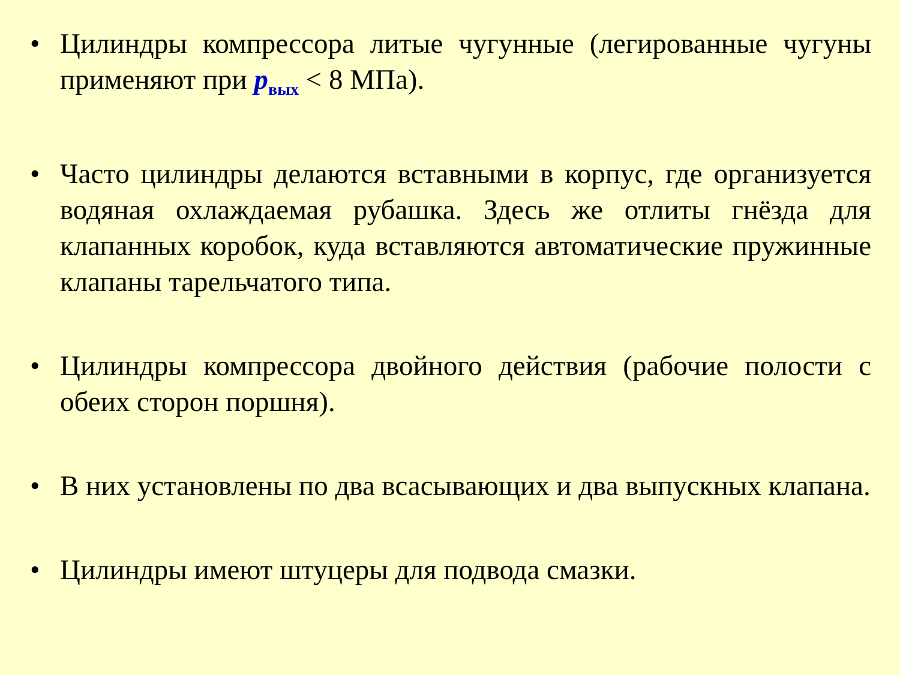• Цилиндры компрессора литые чугунные (легированные чугуны применяют при p<sub>вых</sub> < 8 МПа).
• Часто цилиндры делаются вставными в корпус, где организуется водяная охлаждаемая рубашка. Здесь же отлиты гнёзда для клапанных коробок, куда вставляются автоматические пружинные клапаны тарельчатого типа.
• Цилиндры компрессора двойного действия (рабочие полости с обеих сторон поршня).
• В них установлены по два всасывающих и два выпускных клапана.
• Цилиндры имеют штуцеры для подвода смазки.